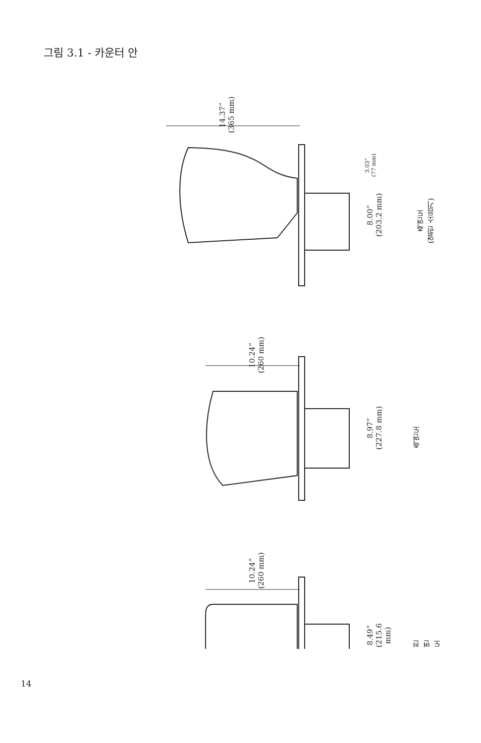그림 3.1 - 카운터 안
14.37”
(365 mm)
3.03”
(77 mm)
8.00”
(203.2 mm)
측면도
(열린 소음기)
10.24”
(260 mm)
8.97”
(227.8 mm)
측면도
10.24”
(260 mm)
8.49”
(215.6 mm)
전면도
14